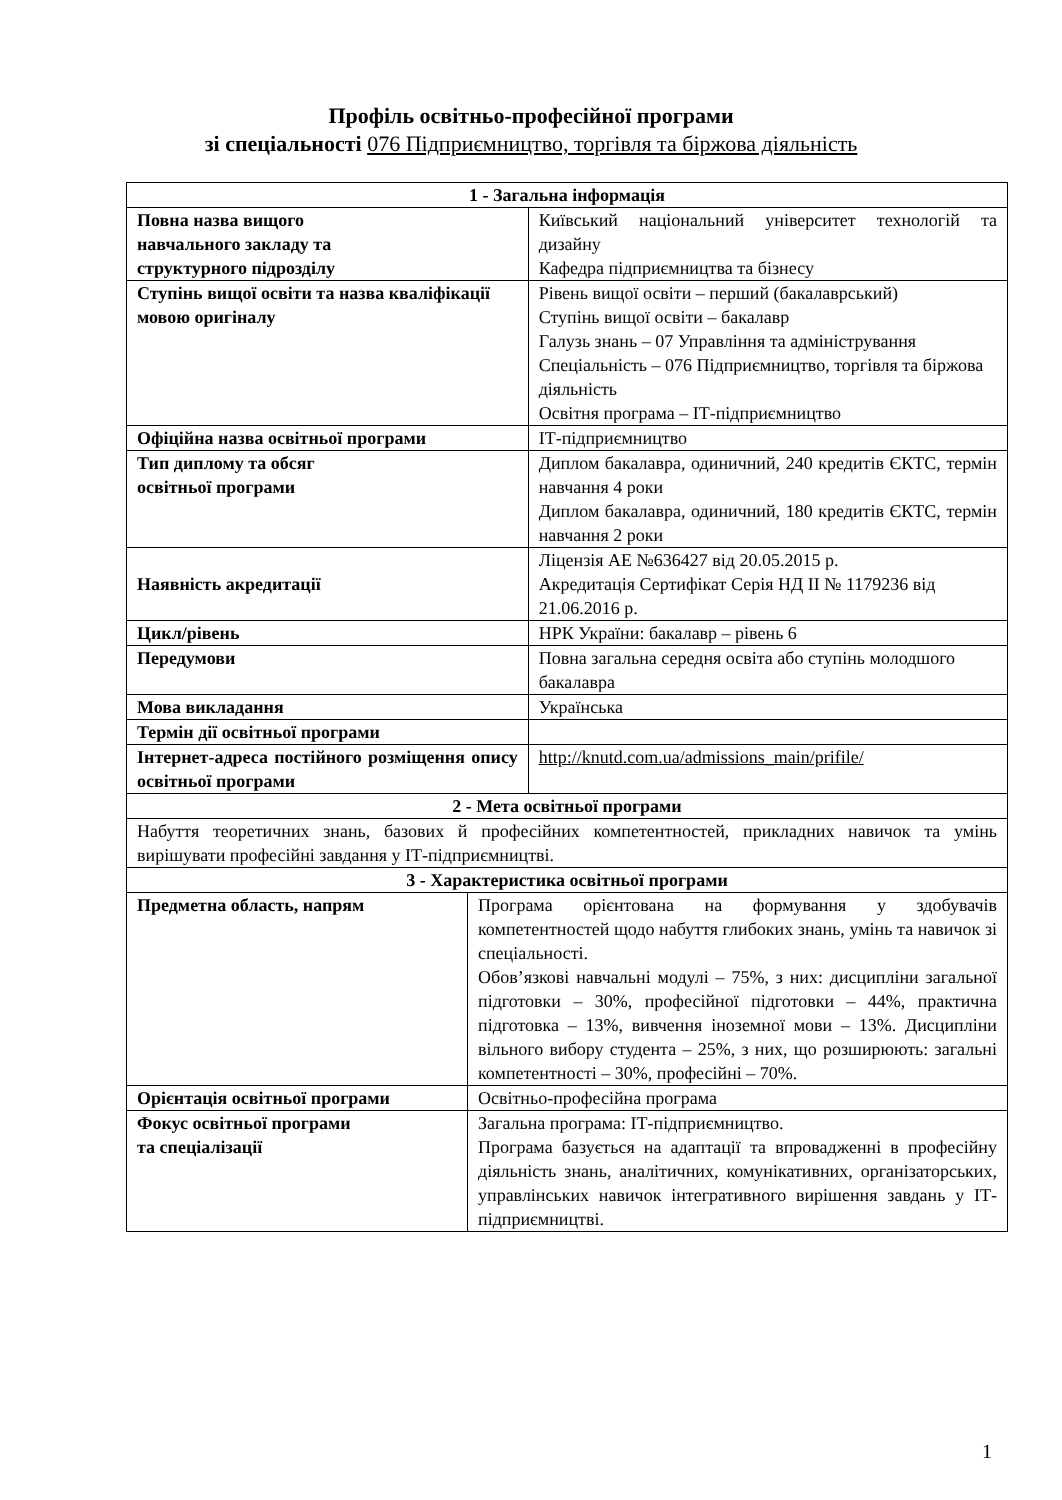Профіль освітньо-професійної програми
зі спеціальності 076 Підприємництво, торгівля та біржова діяльність
| 1 - Загальна інформація | | |
| Повна назва вищого навчального закладу та структурного підрозділу | | Київський національний університет технологій та дизайну Кафедра підприємництва та бізнесу |
| Ступінь вищої освіти та назва кваліфікації мовою оригіналу | | Рівень вищої освіти – перший (бакалаврський) Ступінь вищої освіти – бакалавр Галузь знань – 07 Управління та адміністрування Спеціальність – 076 Підприємництво, торгівля та біржова діяльність Освітня програма – ІТ-підприємництво |
| Офіційна назва освітньої програми | | ІТ-підприємництво |
| Тип диплому та обсяг освітньої програми | | Диплом бакалавра, одиничний, 240 кредитів ЄКТС, термін навчання 4 роки Диплом бакалавра, одиничний, 180 кредитів ЄКТС, термін навчання 2 роки |
| Наявність акредитації | | Ліцензія АЕ №636427 від 20.05.2015 р. Акредитація Сертифікат Серія НД ІІ № 1179236 від 21.06.2016 р. |
| Цикл/рівень | | НРК України: бакалавр – рівень 6 |
| Передумови | | Повна загальна середня освіта або ступінь молодшого бакалавра |
| Мова викладання | | Українська |
| Термін дії освітньої програми | | |
| Інтернет-адреса постійного розміщення опису освітньої програми | | http://knutd.com.ua/admissions_main/prifile/ |
| 2 - Мета освітньої програми | | |
| Набуття теоретичних знань, базових й професійних компетентностей, прикладних навичок та умінь вирішувати професійні завдання у ІТ-підприємництві. | | |
| 3 - Характеристика освітньої програми | | |
| Предметна область, напрям | Програма орієнтована на формування у здобувачів компетентностей щодо набуття глибоких знань, умінь та навичок зі спеціальності. Обов’язкові навчальні модулі – 75%, з них: дисципліни загальної підготовки – 30%, професійної підготовки – 44%, практична підготовка – 13%, вивчення іноземної мови – 13%. Дисципліни вільного вибору студента – 25%, з них, що розширюють: загальні компетентності – 30%, професійні – 70%. | |
| Орієнтація освітньої програми | Освітньо-професійна програма | |
| Фокус освітньої програми та спеціалізації | Загальна програма: ІТ-підприємництво. Програма базується на адаптації та впровадженні в професійну діяльність знань, аналітичних, комунікативних, організаторських, управлінських навичок інтегративного вирішення завдань у ІТ-підприємництві. | |
1